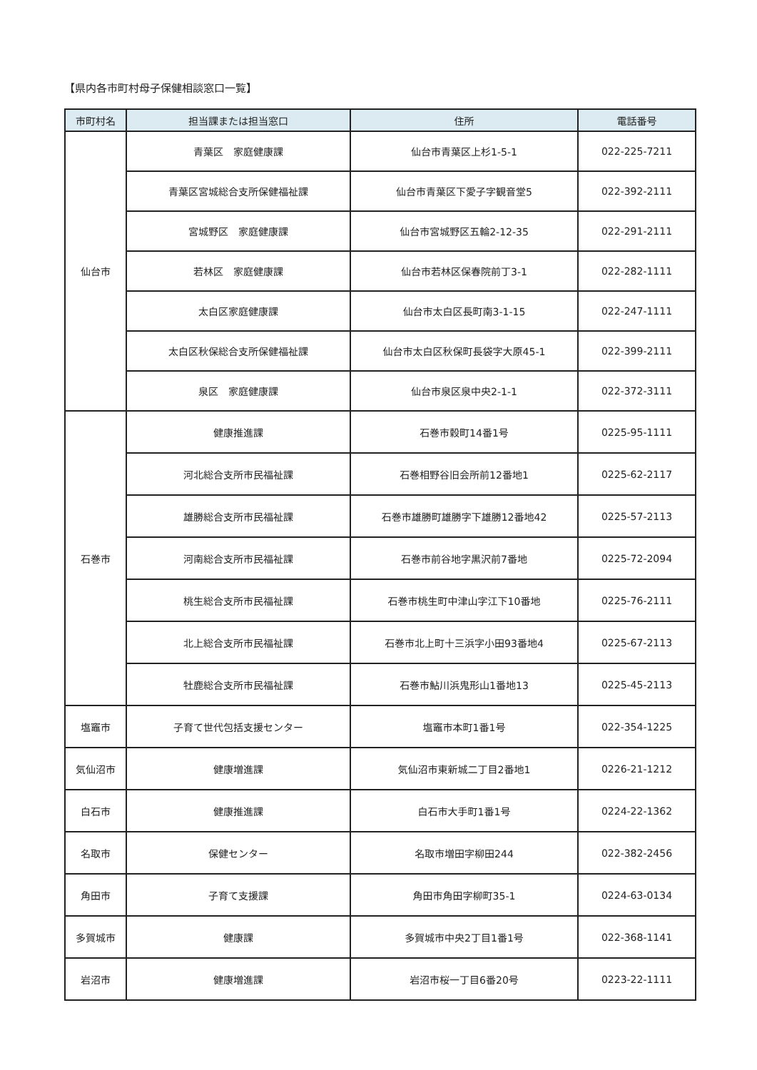【県内各市町村母子保健相談窓口一覧】
| 市町村名 | 担当課または担当窓口 | 住所 | 電話番号 |
| --- | --- | --- | --- |
| 仙台市 | 青葉区 家庭健康課 | 仙台市青葉区上杉1-5-1 | 022-225-7211 |
| | 青葉区宮城総合支所保健福祉課 | 仙台市青葉区下愛子字観音堂5 | 022-392-2111 |
| | 宮城野区 家庭健康課 | 仙台市宮城野区五輪2-12-35 | 022-291-2111 |
| | 若林区 家庭健康課 | 仙台市若林区保春院前丁3-1 | 022-282-1111 |
| | 太白区家庭健康課 | 仙台市太白区長町南3-1-15 | 022-247-1111 |
| | 太白区秋保総合支所保健福祉課 | 仙台市太白区秋保町長袋字大原45-1 | 022-399-2111 |
| | 泉区 家庭健康課 | 仙台市泉区泉中央2-1-1 | 022-372-3111 |
| 石巻市 | 健康推進課 | 石巻市穀町14番1号 | 0225-95-1111 |
| | 河北総合支所市民福祉課 | 石巻相野谷旧会所前12番地1 | 0225-62-2117 |
| | 雄勝総合支所市民福祉課 | 石巻市雄勝町雄勝字下雄勝12番地42 | 0225-57-2113 |
| | 河南総合支所市民福祉課 | 石巻市前谷地字黒沢前7番地 | 0225-72-2094 |
| | 桃生総合支所市民福祉課 | 石巻市桃生町中津山字江下10番地 | 0225-76-2111 |
| | 北上総合支所市民福祉課 | 石巻市北上町十三浜字小田93番地4 | 0225-67-2113 |
| | 牡鹿総合支所市民福祉課 | 石巻市鮎川浜鬼形山1番地13 | 0225-45-2113 |
| 塩竈市 | 子育て世代包括支援センター | 塩竈市本町1番1号 | 022-354-1225 |
| 気仙沼市 | 健康増進課 | 気仙沼市東新城二丁目2番地1 | 0226-21-1212 |
| 白石市 | 健康推進課 | 白石市大手町1番1号 | 0224-22-1362 |
| 名取市 | 保健センター | 名取市増田字柳田244 | 022-382-2456 |
| 角田市 | 子育て支援課 | 角田市角田字柳町35-1 | 0224-63-0134 |
| 多賀城市 | 健康課 | 多賀城市中央2丁目1番1号 | 022-368-1141 |
| 岩沼市 | 健康増進課 | 岩沼市桜一丁目6番20号 | 0223-22-1111 |